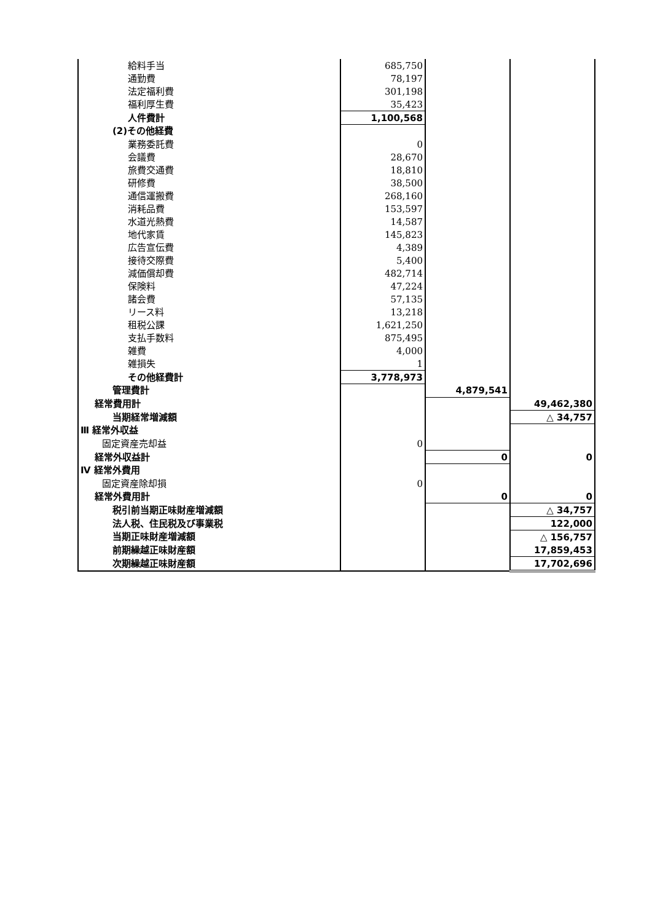| 給料手当 | 685,750 | | |
| 通勤費 | 78,197 | | |
| 法定福利費 | 301,198 | | |
| 福利厚生費 | 35,423 | | |
| 人件費計 | 1,100,568 | | |
| (2)その他経費 | | | |
| 業務委託費 | 0 | | |
| 会議費 | 28,670 | | |
| 旅費交通費 | 18,810 | | |
| 研修費 | 38,500 | | |
| 通信運搬費 | 268,160 | | |
| 消耗品費 | 153,597 | | |
| 水道光熱費 | 14,587 | | |
| 地代家賃 | 145,823 | | |
| 広告宣伝費 | 4,389 | | |
| 接待交際費 | 5,400 | | |
| 減価償却費 | 482,714 | | |
| 保険料 | 47,224 | | |
| 諸会費 | 57,135 | | |
| リース料 | 13,218 | | |
| 租税公課 | 1,621,250 | | |
| 支払手数料 | 875,495 | | |
| 雑費 | 4,000 | | |
| 雑損失 | 1 | | |
| その他経費計 | 3,778,973 | | |
| 管理費計 | | 4,879,541 | |
| 経常費用計 | | | 49,462,380 |
| 当期経常増減額 | | | △ 34,757 |
| Ⅲ 経常外収益 | | | |
| 固定資産売却益 | 0 | | |
| 経常外収益計 | | 0 | 0 |
| Ⅳ 経常外費用 | | | |
| 固定資産除却損 | 0 | | |
| 経常外費用計 | | 0 | 0 |
| 税引前当期正味財産増減額 | | | △ 34,757 |
| 法人税、住民税及び事業税 | | | 122,000 |
| 当期正味財産増減額 | | | △ 156,757 |
| 前期繰越正味財産額 | | | 17,859,453 |
| 次期繰越正味財産額 | | | 17,702,696 |